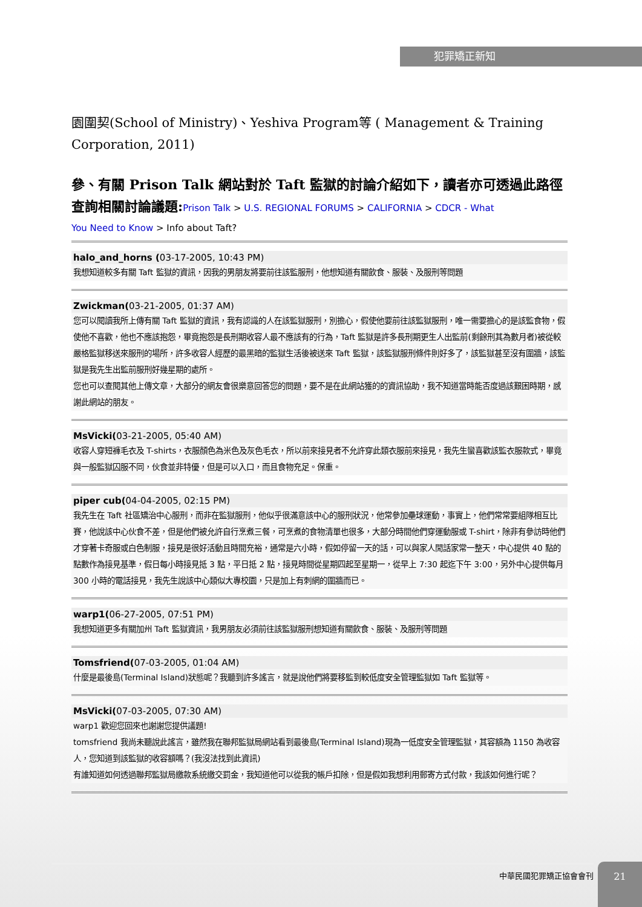犯罪矯正新知
園圍契(School of Ministry)、Yeshiva Program等 ( Management & Training Corporation, 2011)
參、有關 Prison Talk 網站對於 Taft 監獄的討論介紹如下，讀者亦可透過此路徑查詢相關討論議題:Prison Talk > U.S. REGIONAL FORUMS > CALIFORNIA > CDCR - What
You Need to Know > Info about Taft?
halo_and_horns (03-17-2005, 10:43 PM)
我想知道較多有關 Taft 監獄的資訊，因我的男朋友將要前往該監服刑，他想知道有關飲食、服裝、及服刑等問題
Zwickman(03-21-2005, 01:37 AM)
您可以閱讀我所上傳有關 Taft 監獄的資訊，我有認識的人在該監獄服刑，別擔心，假使他要前往該監獄服刑，唯一需要擔心的是該監食物，假使他不喜歡，他也不應該抱怨，畢竟抱怨是長刑期收容人最不應該有的行為，Taft 監獄是許多長刑期更生人出監前(剩餘刑其為數月者)被從較嚴格監獄移送來服刑的場所，許多收容人經歷的最黑暗的監獄生活後被送來 Taft 監獄，該監獄服刑條件則好多了，該監獄甚至沒有圍牆，該監獄是我先生出監前服刑好幾星期的處所。
您也可以查閱其他上傳文章，大部分的網友會很樂意回答您的問題，要不是在此網站獲的的資訊協助，我不知道當時能否度過該艱困時期，感謝此網站的朋友。
MsVicki(03-21-2005, 05:40 AM)
收容人穿短褲毛衣及 T-shirts，衣服顏色為米色及灰色毛衣，所以前來接見者不允許穿此類衣服前來接見，我先生蠻喜歡該監衣服款式，畢竟與一般監獄囚服不同，伙食並非特優，但是可以入口，而且食物充足。保重。
piper cub(04-04-2005, 02:15 PM)
我先生在 Taft 社區矯治中心服刑，而非在監獄服刑，他似乎很滿意該中心的服刑狀況，他常參加壘球運動，事實上，他們常常要組隊相互比賽，他說該中心伙食不差，但是他們被允許自行烹煮三餐，可烹煮的食物清單也很多，大部分時間他們穿運動服或 T-shirt，除非有參訪時他們才穿著卡奇服或白色制服，接見是很好活動且時間充裕，通常是六小時，假如停留一天的話，可以與家人閒話家常一整天，中心提供 40 點的點數作為接見基準，假日每小時接見抵 3 點，平日抵 2 點，接見時間從星期四起至星期一，從早上 7:30 起迄下午 3:00，另外中心提供每月 300 小時的電話接見，我先生說該中心類似大專校園，只是加上有刺網的圍牆而已。
warp1(06-27-2005, 07:51 PM)
我想知道更多有關加州 Taft 監獄資訊，我男朋友必須前往該監獄服刑想知道有關飲食、服裝、及服刑等問題
Tomsfriend(07-03-2005, 01:04 AM)
什麼是最後島(Terminal Island)狀態呢？我聽到許多謠言，就是說他們將要移監到較低度安全管理監獄如 Taft 監獄等。
MsVicki(07-03-2005, 07:30 AM)
warp1 歡迎您回來也謝謝您提供議題!
tomsfriend 我尚未聽說此謠言，雖然我在聯邦監獄局網站看到最後島(Terminal Island)現為一低度安全管理監獄，其容額為 1150 為收容人，您知道到該監獄的收容額嗎？(我沒法找到此資訊)
有誰知道如何透過聯邦監獄局繳款系統繳交罰金，我知道他可以從我的帳戶扣除，但是假如我想利用郵寄方式付款，我該如何進行呢？
中華民國犯罪矯正協會會刊 21